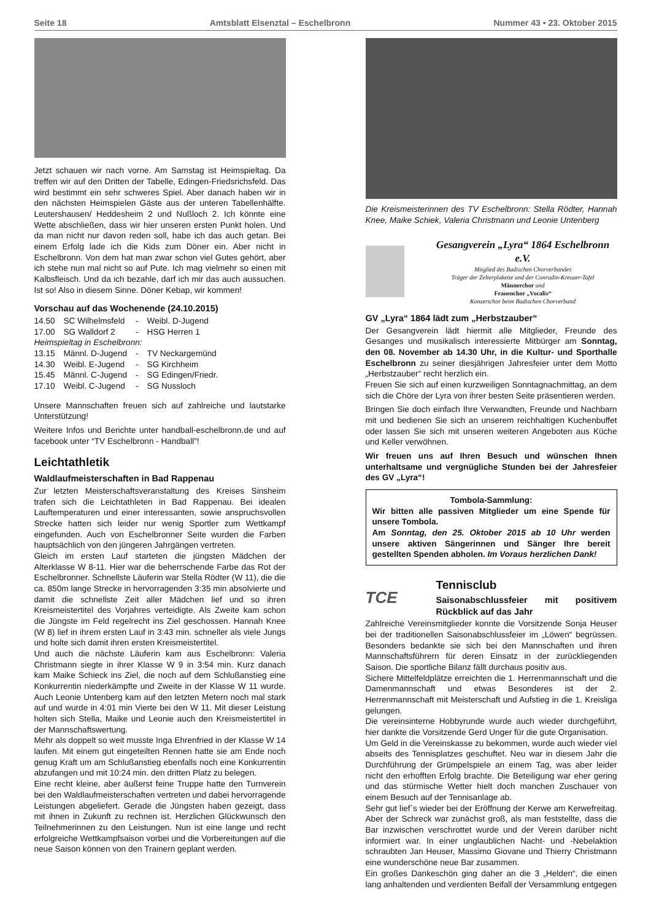Seite 18 Amtsblatt Elsenztal – Eschelbronn Nummer 43 • 23. Oktober 2015
Jetzt schauen wir nach vorne. Am Samstag ist Heimspieltag. Da treffen wir auf den Dritten der Tabelle, Edingen-Friedsrichsfeld. Das wird bestimmt ein sehr schweres Spiel. Aber danach haben wir in den nächsten Heimspielen Gäste aus der unteren Tabellenhälfte. Leutershausen/ Heddesheim 2 und Nußloch 2. Ich könnte eine Wette abschließen, dass wir hier unseren ersten Punkt holen. Und da man nicht nur davon reden soll, habe ich das auch getan. Bei einem Erfolg lade ich die Kids zum Döner ein. Aber nicht in Eschelbronn. Von dem hat man zwar schon viel Gutes gehört, aber ich stehe nun mal nicht so auf Pute. Ich mag vielmehr so einen mit Kalbsfleisch. Und da ich bezahle, darf ich mir das auch aussuchen. Ist so! Also in diesem Sinne. Döner Kebap, wir kommen!
Vorschau auf das Wochenende (24.10.2015)
| 14.50 | SC Wilhelmsfeld | - | Weibl. D-Jugend |
| 17.00 | SG Walldorf 2 | - | HSG Herren 1 |
| Heimspieltag in Eschelbronn: | | | |
| 13.15 | Männl. D-Jugend | - | TV Neckargemünd |
| 14.30 | Weibl. E-Jugend | - | SG Kirchheim |
| 15.45 | Männl. C-Jugend | - | SG Edingen/Friedr. |
| 17.10 | Weibl. C-Jugend | - | SG Nussloch |
Unsere Mannschaften freuen sich auf zahlreiche und lautstarke Unterstützung!
Weitere Infos und Berichte unter handball-eschelbronn.de und auf facebook unter “TV Eschelbronn - Handball”!
Leichtathletik
Waldlaufmeisterschaften in Bad Rappenau
Zur letzten Meisterschaftsveranstaltung des Kreises Sinsheim trafen sich die Leichtathleten in Bad Rappenau. Bei idealen Lauftemperaturen und einer interessanten, sowie anspruchsvollen Strecke hatten sich leider nur wenig Sportler zum Wettkampf eingefunden. Auch von Eschelbronner Seite wurden die Farben hauptsächlich von den jüngeren Jahrgängen vertreten.
Gleich im ersten Lauf starteten die jüngsten Mädchen der Alterklasse W 8-11. Hier war die beherrschende Farbe das Rot der Eschelbronner. Schnellste Läuferin war Stella Rödter (W 11), die die ca. 850m lange Strecke in hervorragenden 3:35 min absolvierte und damit die schnellste Zeit aller Mädchen lief und so ihren Kreismeistertitel des Vorjahres verteidigte. Als Zweite kam schon die Jüngste im Feld regelrecht ins Ziel geschossen. Hannah Knee (W 8) lief in ihrem ersten Lauf in 3:43 min. schneller als viele Jungs und holte sich damit ihren ersten Kreismeistertitel.
Und auch die nächste Läuferin kam aus Eschelbronn: Valeria Christmann siegte in ihrer Klasse W 9 in 3:54 min. Kurz danach kam Maike Schieck ins Ziel, die noch auf dem Schlußanstieg eine Konkurrentin niederkämpfte und Zweite in der Klasse W 11 wurde. Auch Leonie Untenberg kam auf den letzten Metern noch mal stark auf und wurde in 4:01 min Vierte bei den W 11. Mit dieser Leistung holten sich Stella, Maike und Leonie auch den Kreismeistertitel in der Mannschaftswertung.
Mehr als doppelt so weit musste Inga Ehrenfried in der Klasse W 14 laufen. Mit einem gut eingeteilten Rennen hatte sie am Ende noch genug Kraft um am Schlußanstieg ebenfalls noch eine Konkurrentin abzufangen und mit 10:24 min. den dritten Platz zu belegen.
Eine recht kleine, aber äußerst feine Truppe hatte den Turnverein bei den Waldlaufmeisterschaften vertreten und dabei hervorragende Leistungen abgeliefert. Gerade die Jüngsten haben gezeigt, dass mit ihnen in Zukunft zu rechnen ist. Herzlichen Glückwunsch den Teilnehmerinnen zu den Leistungen. Nun ist eine lange und recht erfolgreiche Wettkampfsaison vorbei und die Vorbereitungen auf die neue Saison können von den Trainern geplant werden.
Die Kreismeisterinnen des TV Eschelbronn: Stella Rödter, Hannah Knee, Maike Schiek, Valeria Christmann und Leonie Untenberg
Gesangverein „Lyra“ 1864 Eschelbronn e.V.
Mitglied des Badischen Chorverbandes
Träger der Zelterplakette und der Conradin-Kreuzer-Tafel
Männerchor und
Frauenchor „Vocalis“
Konzertchor beim Badischen Chorverband
GV „Lyra“ 1864 lädt zum „Herbstzauber“
Der Gesangverein lädt hiermit alle Mitglieder, Freunde des Gesanges und musikalisch interessierte Mitbürger am Sonntag, den 08. November ab 14.30 Uhr, in die Kultur- und Sporthalle Eschelbronn zu seiner diesjährigen Jahresfeier unter dem Motto „Herbstzauber“ recht herzlich ein.
Freuen Sie sich auf einen kurzweiligen Sonntagnachmittag, an dem sich die Chöre der Lyra von ihrer besten Seite präsentieren werden.
Bringen Sie doch einfach Ihre Verwandten, Freunde und Nachbarn mit und bedienen Sie sich an unserem reichhaltigen Kuchenbuffet oder lassen Sie sich mit unseren weiteren Angeboten aus Küche und Keller verwöhnen.
Wir freuen uns auf Ihren Besuch und wünschen Ihnen unterhaltsame und vergnügliche Stunden bei der Jahresfeier des GV „Lyra“!
Tombola-Sammlung:
Wir bitten alle passiven Mitglieder um eine Spende für unsere Tombola.
Am Sonntag, den 25. Oktober 2015 ab 10 Uhr werden unsere aktiven Sängerinnen und Sänger Ihre bereit gestellten Spenden abholen. Im Voraus herzlichen Dank!
TCE
Tennisclub
Saisonabschlussfeier mit positivem Rückblick auf das Jahr
Zahlreiche Vereinsmitglieder konnte die Vorsitzende Sonja Heuser bei der traditionellen Saisonabschlussfeier im „Löwen“ begrüssen. Besonders bedankte sie sich bei den Mannschaften und ihren Mannschaftsführern für deren Einsatz in der zurückliegenden Saison. Die sportliche Bilanz fällt durchaus positiv aus.
Sichere Mittelfeldplätze erreichten die 1. Herrenmannschaft und die Damenmannschaft und etwas Besonderes ist der 2. Herrenmannschaft mit Meisterschaft und Aufstieg in die 1. Kreisliga gelungen.
Die vereinsinterne Hobbyrunde wurde auch wieder durchgeführt, hier dankte die Vorsitzende Gerd Unger für die gute Organisation.
Um Geld in die Vereinskasse zu bekommen, wurde auch wieder viel abseits des Tennisplatzes geschuftet. Neu war in diesem Jahr die Durchführung der Grümpelspiele an einem Tag, was aber leider nicht den erhofften Erfolg brachte. Die Beteiligung war eher gering und das stürmische Wetter hielt doch manchen Zuschauer von einem Besuch auf der Tennisanlage ab.
Sehr gut lief`s wieder bei der Eröffnung der Kerwe am Kerwefreitag. Aber der Schreck war zunächst groß, als man feststellte, dass die Bar inzwischen verschrottet wurde und der Verein darüber nicht informiert war. In einer unglaublichen Nacht- und -Nebelaktion schraubten Jan Heuser, Massimo Giovane und Thierry Christmann eine wunderschöne neue Bar zusammen.
Ein großes Dankeschön ging daher an die 3 „Helden“, die einen lang anhaltenden und verdienten Beifall der Versammlung entgegen